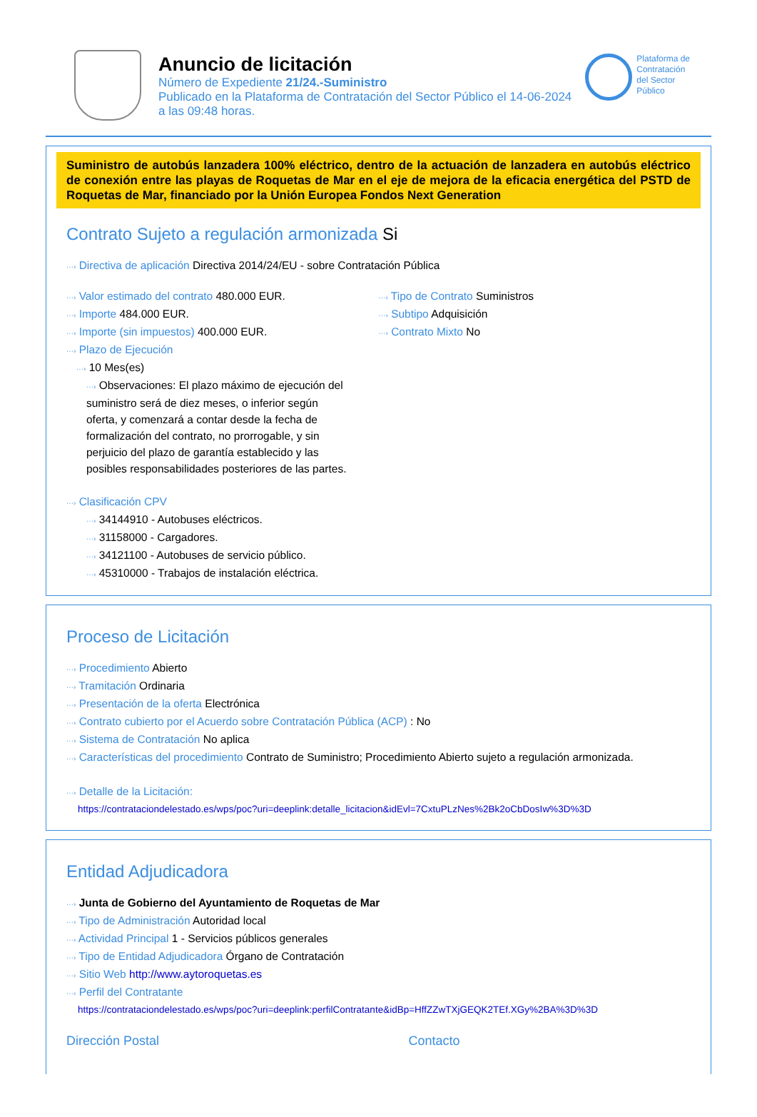Anuncio de licitación
Número de Expediente 21/24.-Suministro
Publicado en la Plataforma de Contratación del Sector Público el 14-06-2024
a las 09:48 horas.
Plataforma de
Contratación
del Sector
Público
Suministro de autobús lanzadera 100% eléctrico, dentro de la actuación de lanzadera en autobús eléctrico de conexión entre las playas de Roquetas de Mar en el eje de mejora de la eficacia energética del PSTD de Roquetas de Mar, financiado por la Unión Europea Fondos Next Generation
Contrato Sujeto a regulación armonizada Si
···› Directiva de aplicación Directiva 2014/24/EU - sobre Contratación Pública
···› Valor estimado del contrato 480.000 EUR.
···› Importe 484.000 EUR.
···› Importe (sin impuestos) 400.000 EUR.
···› Plazo de Ejecución
···› 10 Mes(es)
···› Observaciones: El plazo máximo de ejecución del suministro será de diez meses, o inferior según oferta, y comenzará a contar desde la fecha de formalización del contrato, no prorrogable, y sin perjuicio del plazo de garantía establecido y las posibles responsabilidades posteriores de las partes.
···› Clasificación CPV
···› 34144910 - Autobuses eléctricos.
···› 31158000 - Cargadores.
···› 34121100 - Autobuses de servicio público.
···› 45310000 - Trabajos de instalación eléctrica.
···› Tipo de Contrato Suministros
···› Subtipo Adquisición
···› Contrato Mixto No
Proceso de Licitación
···› Procedimiento Abierto
···› Tramitación Ordinaria
···› Presentación de la oferta Electrónica
···› Contrato cubierto por el Acuerdo sobre Contratación Pública (ACP) : No
···› Sistema de Contratación No aplica
···› Características del procedimiento Contrato de Suministro; Procedimiento Abierto sujeto a regulación armonizada.
···› Detalle de la Licitación:
https://contrataciondelestado.es/wps/poc?uri=deeplink:detalle_licitacion&idEvl=7CxtuPLzNes%2Bk2oCbDosIw%3D%3D
Entidad Adjudicadora
···› Junta de Gobierno del Ayuntamiento de Roquetas de Mar
···› Tipo de Administración Autoridad local
···› Actividad Principal 1 - Servicios públicos generales
···› Tipo de Entidad Adjudicadora Órgano de Contratación
···› Sitio Web http://www.aytoroquetas.es
···› Perfil del Contratante
https://contrataciondelestado.es/wps/poc?uri=deeplink:perfilContratante&idBp=HffZZwTXjGEQK2TEf.XGy%2BA%3D%3D
Dirección Postal Contacto